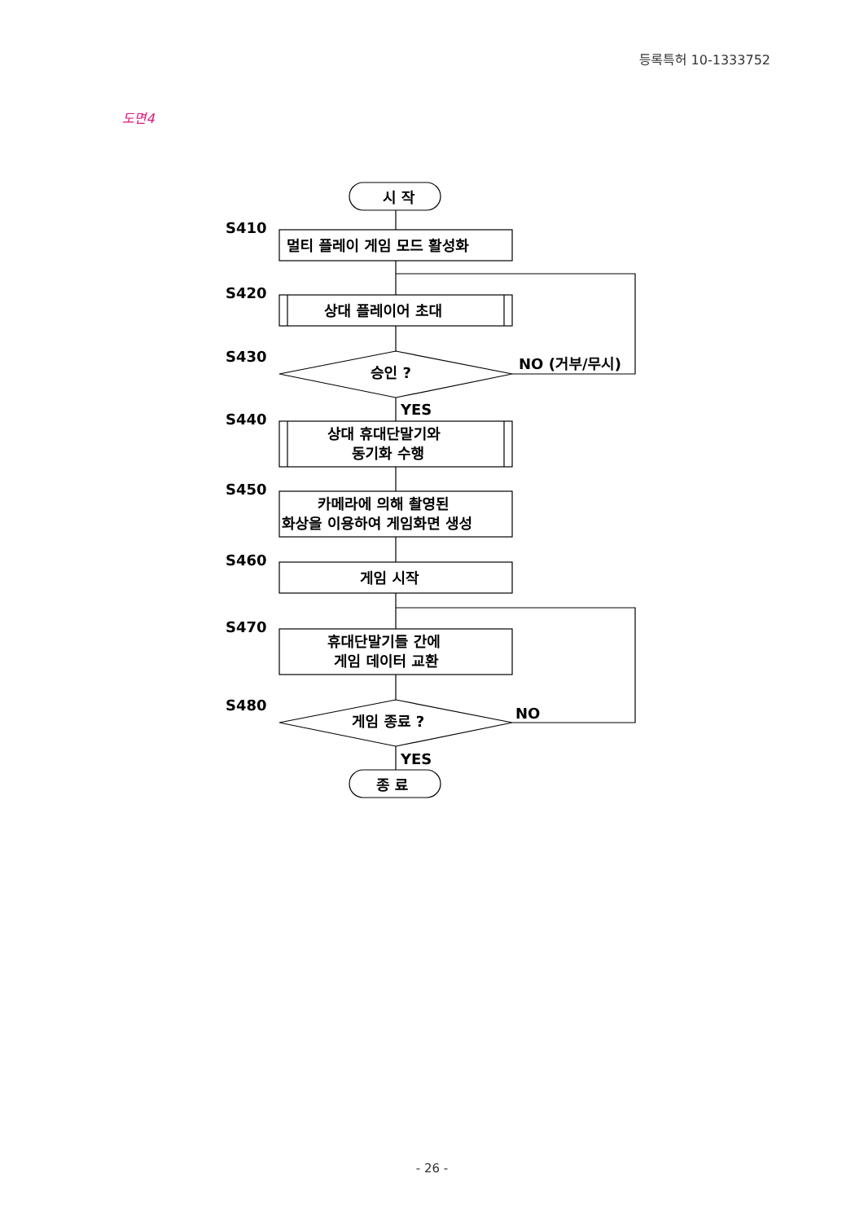등록특허 10-1333752
도면4
시 작
멀티 플레이 게임 모드 활성화
상대 플레이어 초대
승인 ?
상대 휴대단말기와
동기화 수행
카메라에 의해 촬영된
화상을 이용하여 게임화면 생성
게임 시작
휴대단말기들 간에
게임 데이터 교환
게임 종료 ?
종 료
S410
S420
S430
S440
S450
S460
S470
S480
NO (거부/무시)
YES
NO
YES
- 26 -